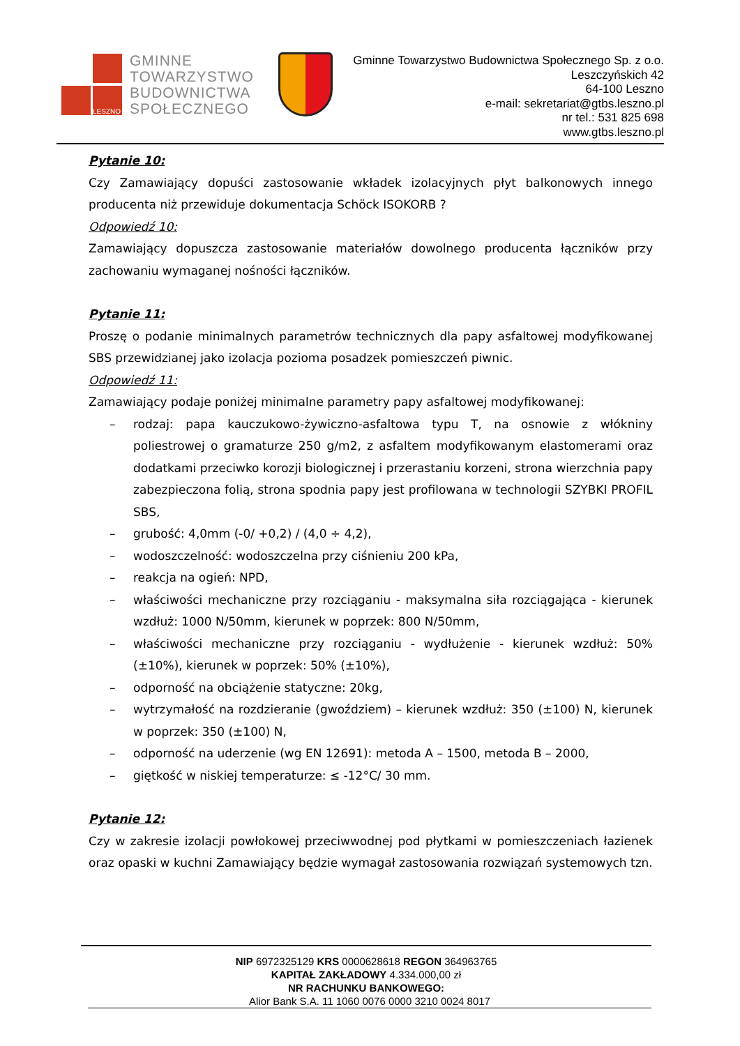LESZNO
GMINNE
TOWARZYSTWO
BUDOWNICTWA
SPOŁECZNEGO
Gminne Towarzystwo Budownictwa Społecznego Sp. z o.o.
Leszczyńskich 42
64-100 Leszno
e-mail: sekretariat@gtbs.leszno.pl
nr tel.: 531 825 698
www.gtbs.leszno.pl
Pytanie 10:
Czy Zamawiający dopuści zastosowanie wkładek izolacyjnych płyt balkonowych innego producenta niż przewiduje dokumentacja Schöck ISOKORB ?
Odpowiedź 10:
Zamawiający dopuszcza zastosowanie materiałów dowolnego producenta łączników przy zachowaniu wymaganej nośności łączników.
Pytanie 11:
Proszę o podanie minimalnych parametrów technicznych dla papy asfaltowej modyfikowanej SBS przewidzianej jako izolacja pozioma posadzek pomieszczeń piwnic.
Odpowiedź 11:
Zamawiający podaje poniżej minimalne parametry papy asfaltowej modyfikowanej:
– rodzaj: papa kauczukowo-żywiczno-asfaltowa typu T, na osnowie z włókniny poliestrowej o gramaturze 250 g/m2, z asfaltem modyfikowanym elastomerami oraz dodatkami przeciwko korozji biologicznej i przerastaniu korzeni, strona wierzchnia papy zabezpieczona folią, strona spodnia papy jest profilowana w technologii SZYBKI PROFIL SBS,
– grubość: 4,0mm (-0/ +0,2) / (4,0 ÷ 4,2),
– wodoszczelność: wodoszczelna przy ciśnieniu 200 kPa,
– reakcja na ogień: NPD,
– właściwości mechaniczne przy rozciąganiu - maksymalna siła rozciągająca - kierunek wzdłuż: 1000 N/50mm, kierunek w poprzek: 800 N/50mm,
– właściwości mechaniczne przy rozciąganiu - wydłużenie - kierunek wzdłuż: 50% (±10%), kierunek w poprzek: 50% (±10%),
– odporność na obciążenie statyczne: 20kg,
– wytrzymałość na rozdzieranie (gwoździem) – kierunek wzdłuż: 350 (±100) N, kierunek w poprzek: 350 (±100) N,
– odporność na uderzenie (wg EN 12691): metoda A – 1500, metoda B – 2000,
– giętkość w niskiej temperaturze: ≤ -12°C/ 30 mm.
Pytanie 12:
Czy w zakresie izolacji powłokowej przeciwwodnej pod płytkami w pomieszczeniach łazienek oraz opaski w kuchni Zamawiający będzie wymagał zastosowania rozwiązań systemowych tzn.
NIP 6972325129 KRS 0000628618 REGON 364963765
KAPITAŁ ZAKŁADOWY 4.334.000,00 zł
NR RACHUNKU BANKOWEGO:
Alior Bank S.A. 11 1060 0076 0000 3210 0024 8017